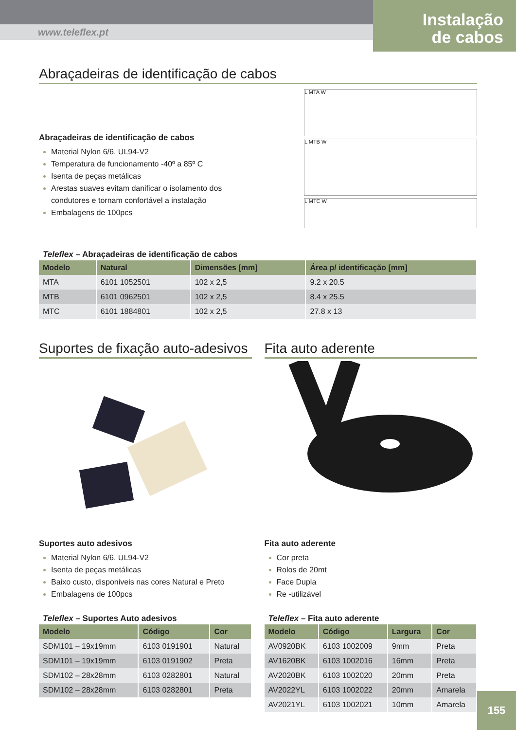www.teleflex.pt
Instalação
de cabos
Abraçadeiras de identificação de cabos
Abraçadeiras de identificação de cabos
Material Nylon 6/6, UL94-V2
Temperatura de funcionamento -40º a 85º C
Isenta de peças metálicas
Arestas suaves evitam danificar o isolamento dos condutores e tornam confortável a instalação
Embalagens de 100pcs
L MTA W
L MTB W
L MTC W
Teleflex – Abraçadeiras de identificação de cabos
| Modelo | Natural | Dimensões [mm] | Área p/ identificação [mm] |
| --- | --- | --- | --- |
| MTA | 6101 1052501 | 102 x 2,5 | 9.2 x 20.5 |
| MTB | 6101 0962501 | 102 x 2,5 | 8.4 x 25.5 |
| MTC | 6101 1884801 | 102 x 2,5 | 27.8 x 13 |
Suportes de fixação auto-adesivos
Suportes auto adesivos
Material Nylon 6/6, UL94-V2
Isenta de peças metálicas
Baixo custo, disponiveis nas cores Natural e Preto
Embalagens de 100pcs
Teleflex – Suportes Auto adesivos
| Modelo | Código | Cor |
| --- | --- | --- |
| SDM101 – 19x19mm | 6103 0191901 | Natural |
| SDM101 – 19x19mm | 6103 0191902 | Preta |
| SDM102 – 28x28mm | 6103 0282801 | Natural |
| SDM102 – 28x28mm | 6103 0282801 | Preta |
Fita auto aderente
Fita auto aderente
Cor preta
Rolos de 20mt
Face Dupla
Re -utilizável
Teleflex – Fita auto aderente
| Modelo | Código | Largura | Cor |
| --- | --- | --- | --- |
| AV0920BK | 6103 1002009 | 9mm | Preta |
| AV1620BK | 6103 1002016 | 16mm | Preta |
| AV2020BK | 6103 1002020 | 20mm | Preta |
| AV2022YL | 6103 1002022 | 20mm | Amarela |
| AV2021YL | 6103 1002021 | 10mm | Amarela |
155